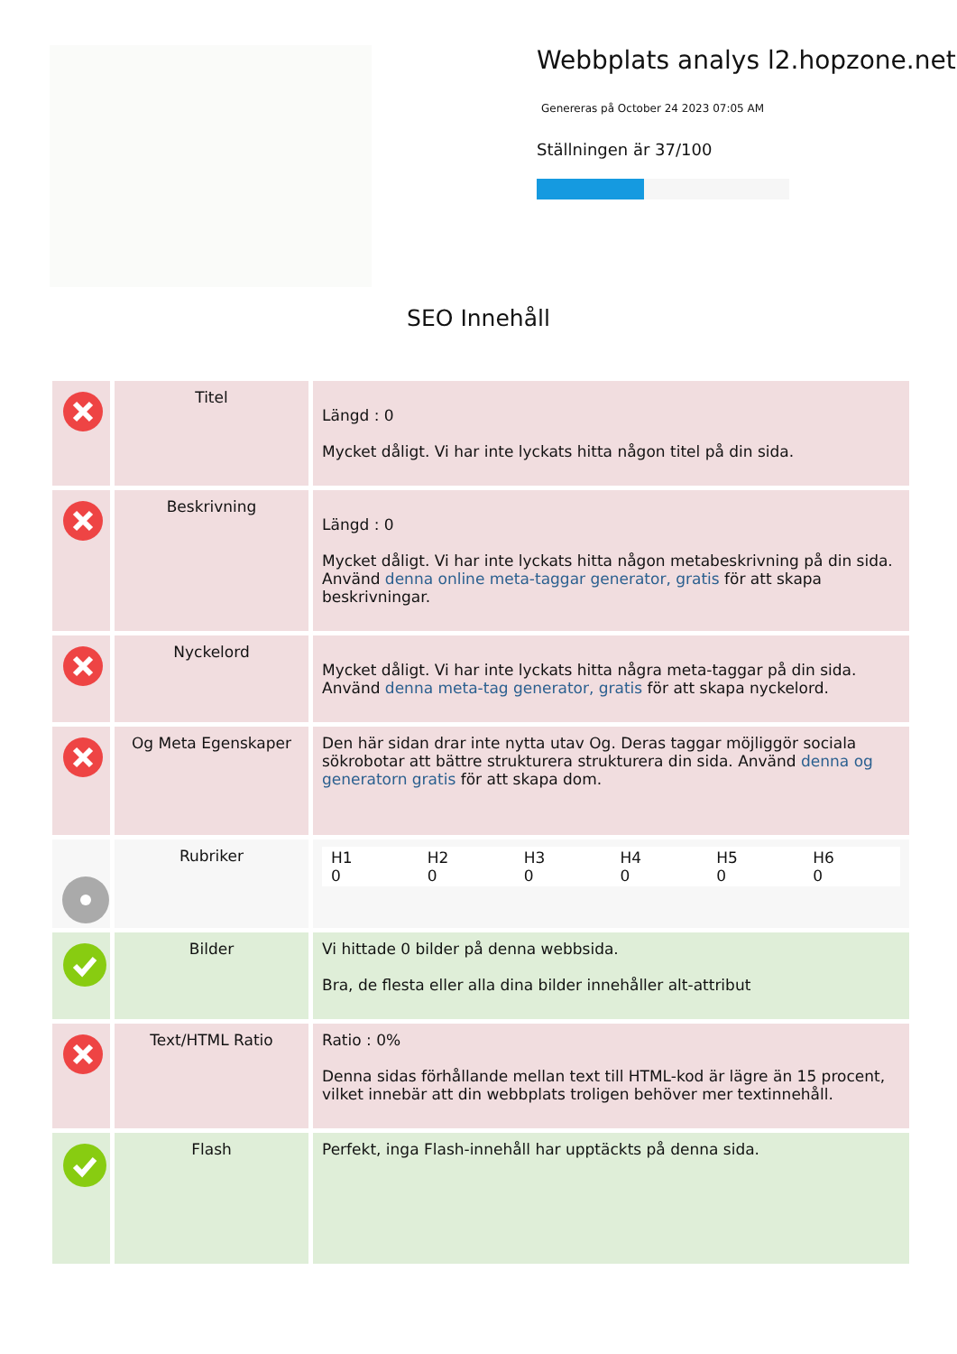Webbplats analys l2.hopzone.net
Genereras på October 24 2023 07:05 AM
Ställningen är 37/100
SEO Innehåll
| | Titel | Längd : 0 Mycket dåligt. Vi har inte lyckats hitta någon titel på din sida. |
| | Beskrivning | Längd : 0 Mycket dåligt. Vi har inte lyckats hitta någon metabeskrivning på din sida. Använd denna online meta-taggar generator, gratis för att skapa beskrivningar. |
| | Nyckelord | Mycket dåligt. Vi har inte lyckats hitta några meta-taggar på din sida. Använd denna meta-tag generator, gratis för att skapa nyckelord. |
| | Og Meta Egenskaper | Den här sidan drar inte nytta utav Og. Deras taggar möjliggör sociala sökrobotar att bättre strukturera strukturera din sida. Använd denna og generatorn gratis för att skapa dom. |
| | Rubriker | / H1 0 / H2 0 / H3 0 / H4 0 / H5 0 / H6 0 / |
| | Bilder | Vi hittade 0 bilder på denna webbsida. Bra, de flesta eller alla dina bilder innehåller alt-attribut |
| | Text/HTML Ratio | Ratio : 0% Denna sidas förhållande mellan text till HTML-kod är lägre än 15 procent, vilket innebär att din webbplats troligen behöver mer textinnehåll. |
| | Flash | Perfekt, inga Flash-innehåll har upptäckts på denna sida. |